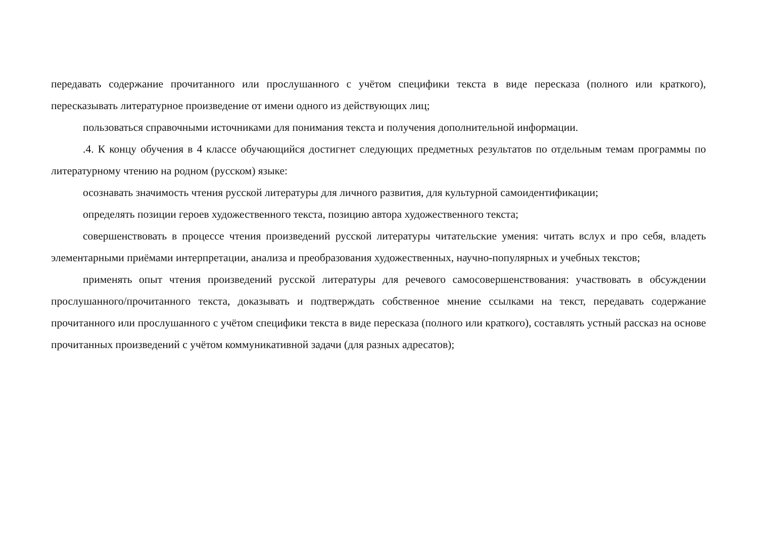передавать содержание прочитанного или прослушанного с учётом специфики текста в виде пересказа (полного или краткого), пересказывать литературное произведение от имени одного из действующих лиц;
пользоваться справочными источниками для понимания текста и получения дополнительной информации.
.4. К концу обучения в 4 классе обучающийся достигнет следующих предметных результатов по отдельным темам программы по литературному чтению на родном (русском) языке:
осознавать значимость чтения русской литературы для личного развития, для культурной самоидентификации;
определять позиции героев художественного текста, позицию автора художественного текста;
совершенствовать в процессе чтения произведений русской литературы читательские умения: читать вслух и про себя, владеть элементарными приёмами интерпретации, анализа и преобразования художественных, научно-популярных и учебных текстов;
применять опыт чтения произведений русской литературы для речевого самосовершенствования: участвовать в обсуждении прослушанного/прочитанного текста, доказывать и подтверждать собственное мнение ссылками на текст, передавать содержание прочитанного или прослушанного с учётом специфики текста в виде пересказа (полного или краткого), составлять устный рассказ на основе прочитанных произведений с учётом коммуникативной задачи (для разных адресатов);